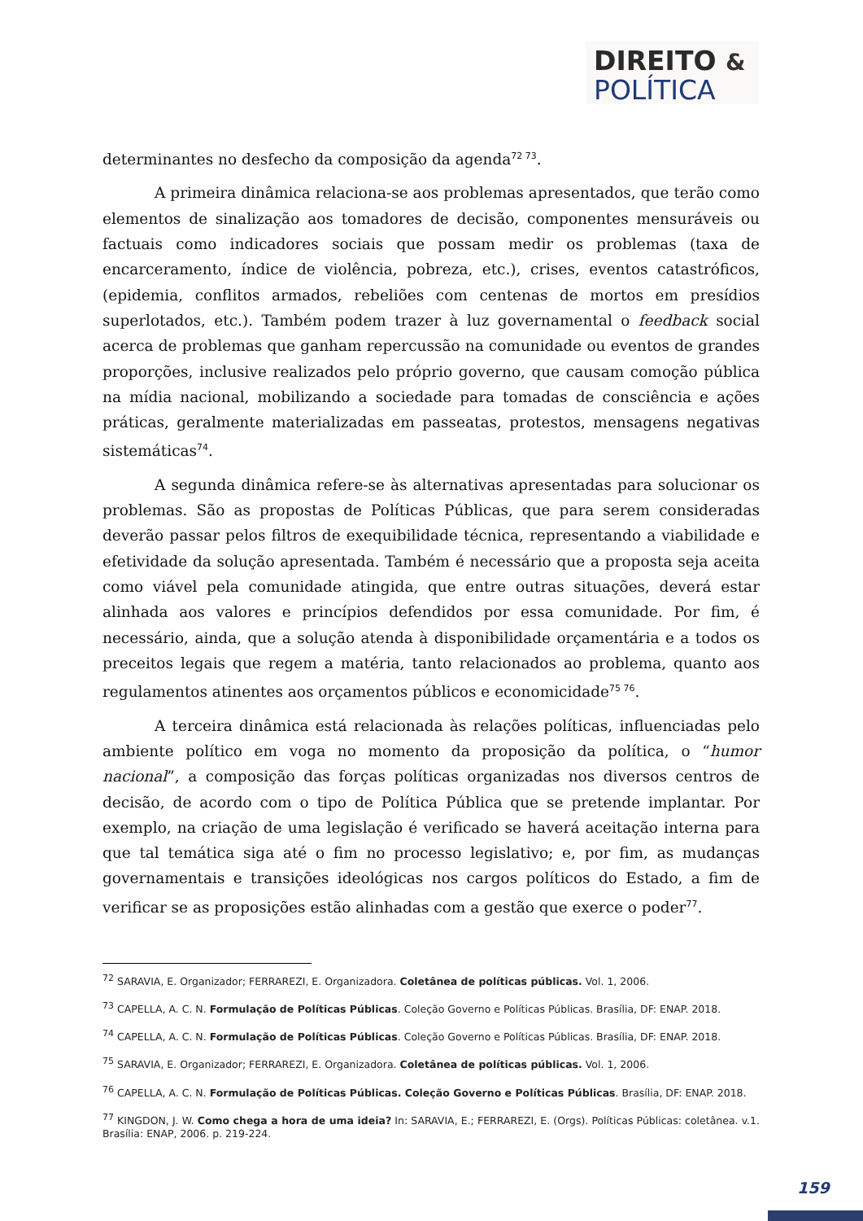DIREITO &
POLÍTICA
determinantes no desfecho da composição da agenda<sup>72 73</sup>.
A primeira dinâmica relaciona-se aos problemas apresentados, que terão como elementos de sinalização aos tomadores de decisão, componentes mensuráveis ou factuais como indicadores sociais que possam medir os problemas (taxa de encarceramento, índice de violência, pobreza, etc.), crises, eventos catastróficos, (epidemia, conflitos armados, rebeliões com centenas de mortos em presídios superlotados, etc.). Também podem trazer à luz governamental o feedback social acerca de problemas que ganham repercussão na comunidade ou eventos de grandes proporções, inclusive realizados pelo próprio governo, que causam comoção pública na mídia nacional, mobilizando a sociedade para tomadas de consciência e ações práticas, geralmente materializadas em passeatas, protestos, mensagens negativas sistemáticas<sup>74</sup>.
A segunda dinâmica refere-se às alternativas apresentadas para solucionar os problemas. São as propostas de Políticas Públicas, que para serem consideradas deverão passar pelos filtros de exequibilidade técnica, representando a viabilidade e efetividade da solução apresentada. Também é necessário que a proposta seja aceita como viável pela comunidade atingida, que entre outras situações, deverá estar alinhada aos valores e princípios defendidos por essa comunidade. Por fim, é necessário, ainda, que a solução atenda à disponibilidade orçamentária e a todos os preceitos legais que regem a matéria, tanto relacionados ao problema, quanto aos regulamentos atinentes aos orçamentos públicos e economicidade<sup>75 76</sup>.
A terceira dinâmica está relacionada às relações políticas, influenciadas pelo ambiente político em voga no momento da proposição da política, o “humor nacional”, a composição das forças políticas organizadas nos diversos centros de decisão, de acordo com o tipo de Política Pública que se pretende implantar. Por exemplo, na criação de uma legislação é verificado se haverá aceitação interna para que tal temática siga até o fim no processo legislativo; e, por fim, as mudanças governamentais e transições ideológicas nos cargos políticos do Estado, a fim de verificar se as proposições estão alinhadas com a gestão que exerce o poder<sup>77</sup>.
<sup>72</sup> SARAVIA, E. Organizador; FERRAREZI, E. Organizadora. Coletânea de políticas públicas. Vol. 1, 2006.
<sup>73</sup> CAPELLA, A. C. N. Formulação de Políticas Públicas. Coleção Governo e Políticas Públicas. Brasília, DF: ENAP. 2018.
<sup>74</sup> CAPELLA, A. C. N. Formulação de Políticas Públicas. Coleção Governo e Políticas Públicas. Brasília, DF: ENAP. 2018.
<sup>75</sup> SARAVIA, E. Organizador; FERRAREZI, E. Organizadora. Coletânea de políticas públicas. Vol. 1, 2006.
<sup>76</sup> CAPELLA, A. C. N. Formulação de Políticas Públicas. Coleção Governo e Políticas Públicas. Brasília, DF: ENAP. 2018.
<sup>77</sup> KINGDON, J. W. Como chega a hora de uma ideia? In: SARAVIA, E.; FERRAREZI, E. (Orgs). Políticas Públicas: coletânea. v.1. Brasília: ENAP, 2006. p. 219-224.
159